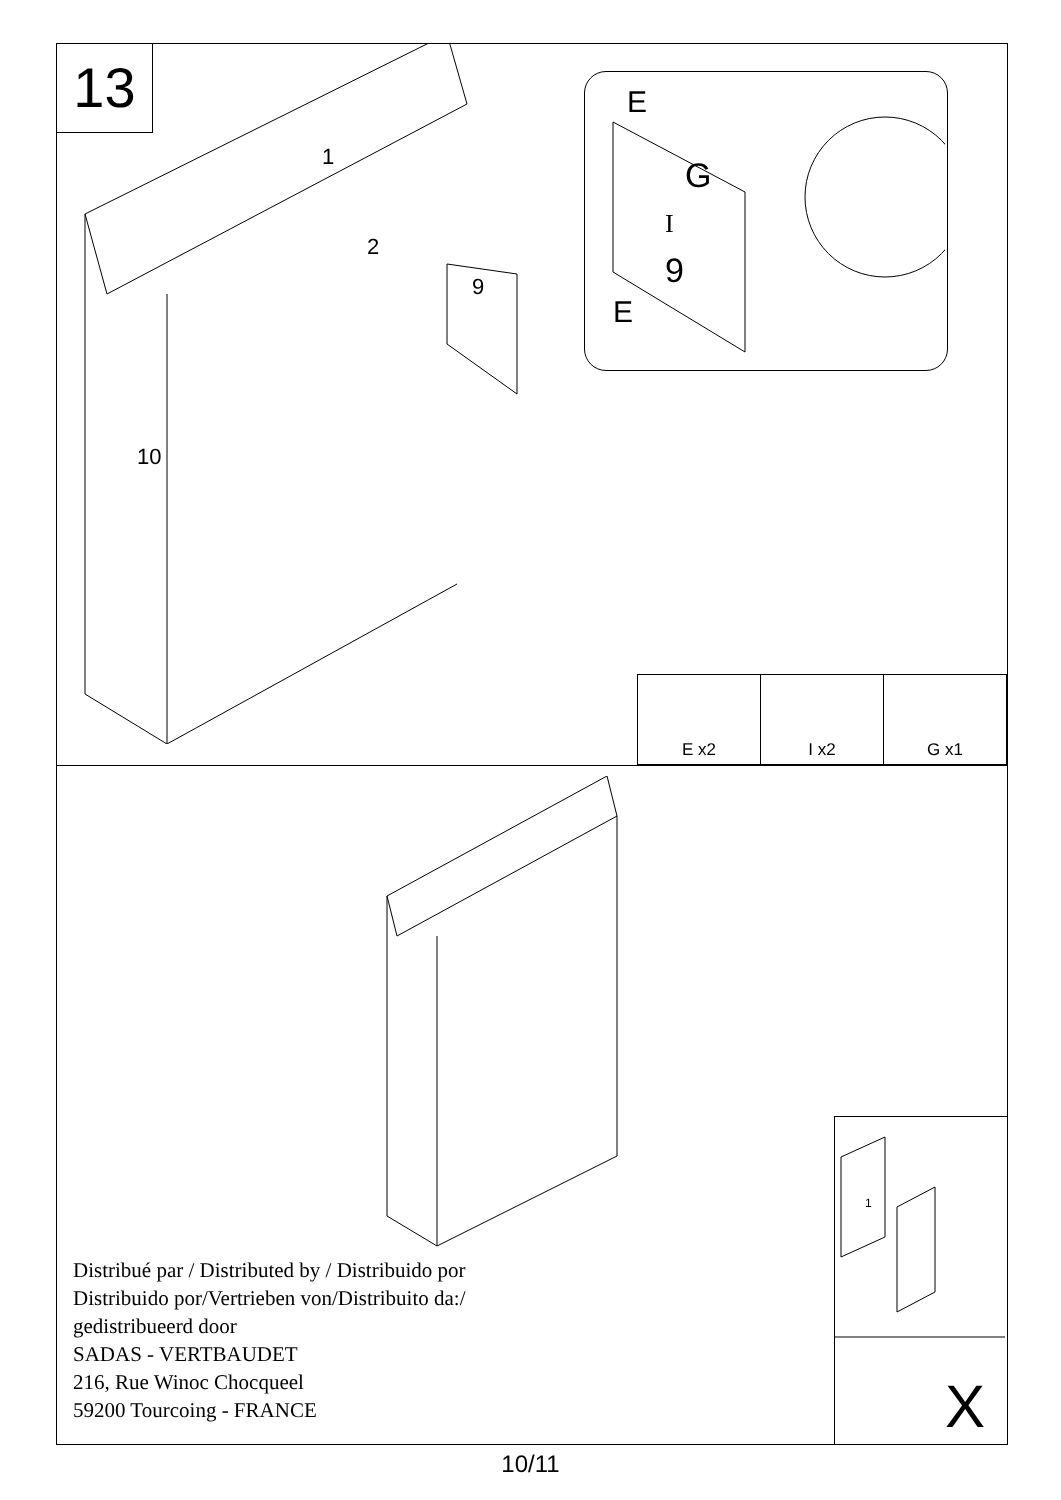13
1
2
9
10
E
G
I
9
E
| E x2 | I x2 | G x1 |
Distribué par / Distributed by / Distribuido por
Distribuido por/Vertrieben von/Distribuito da:/
gedistribueerd door
SADAS - VERTBAUDET
216, Rue Winoc Chocqueel
59200 Tourcoing - FRANCE
1
X
10/11